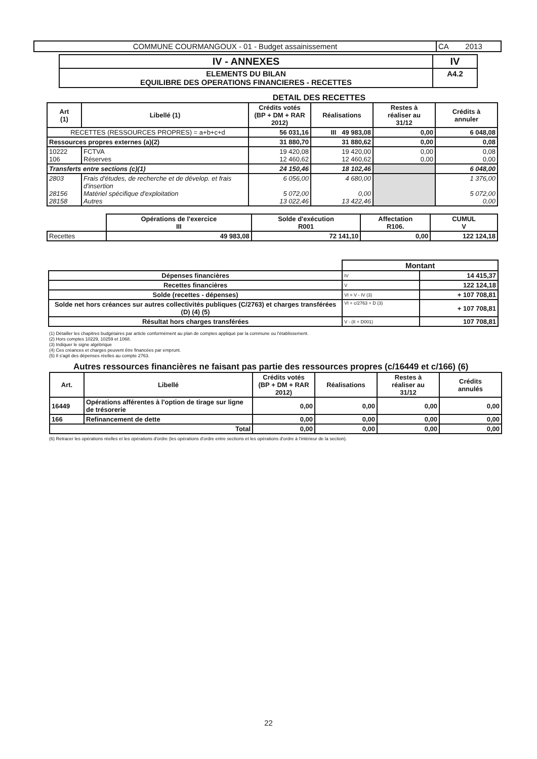| COMMUNE COURMANGOUX - 01 - Budget assainissement | CA 2013 |
| IV - ANNEXES | IV |
| ELEMENTS DU BILAN EQUILIBRE DES OPERATIONS FINANCIERES - RECETTES | A4.2 |
DETAIL DES RECETTES
| Art (1) | Libellé (1) | Crédits votés (BP + DM + RAR 2012) | Réalisations | Restes à réaliser au 31/12 | Crédits à annuler |
| --- | --- | --- | --- | --- | --- |
| RECETTES (RESSOURCES PROPRES) = a+b+c+d | | 56 031,16 | III 49 983,08 | 0,00 | 6 048,08 |
| Ressources propres externes (a)(2) | | 31 880,70 | 31 880,62 | 0,00 | 0,08 |
| 10222 106 | FCTVA Réserves | 19 420,08 12 460,62 | 19 420,00 12 460,62 | 0,00 0,00 | 0,08 0,00 |
| Transferts entre sections (c)(1) | | 24 150,46 | 18 102,46 | | 6 048,00 |
| 2803 28156 28158 | Frais d'études, de recherche et de dévelop. et frais d'insertion Matériel spécifique d'exploitation Autres | 6 056,00 5 072,00 13 022,46 | 4 680,00 0,00 13 422,46 | | 1 376,00 5 072,00 0,00 |
| | Opérations de l'exercice III | Solde d'exécution R001 | Affectation R106. | CUMUL V |
| Recettes | 49 983,08 | 72 141,10 | 0,00 | 122 124,18 |
| | Montant | |
| Dépenses financières | IV | 14 415,37 |
| Recettes financières | V | 122 124,18 |
| Solde (recettes - dépenses) | VI = V - IV (3) | + 107 708,81 |
| Solde net hors créances sur autres collectivités publiques (C/2763) et charges transférées (D) (4) (5) | VI + c/2763 + D (3) | + 107 708,81 |
| Résultat hors charges transférées | V - (II + D001) | 107 708,81 |
(1) Détailler les chapitres budgétaires par article conformément au plan de comptes appliqué par la commune ou l'établissement.
(2) Hors comptes 10229, 10259 et 1068.
(3) Indiquer le signe algébrique
(4) Ces créances et charges peuvent être financées par emprunt.
(5) Il s'agit des dépenses réelles au compte 2763.
Autres ressources financières ne faisant pas partie des ressources propres (c/16449 et c/166) (6)
| Art. | Libellé | Crédits votés (BP + DM + RAR 2012) | Réalisations | Restes à réaliser au 31/12 | Crédits annulés |
| --- | --- | --- | --- | --- | --- |
| 16449 | Opérations afférentes à l'option de tirage sur ligne de trésorerie | 0,00 | 0,00 | 0,00 | 0,00 |
| 166 | Refinancement de dette | 0,00 | 0,00 | 0,00 | 0,00 |
| Total | | 0,00 | 0,00 | 0,00 | 0,00 |
(6) Retracer les opérations réelles et les opérations d'ordre (les opérations d'ordre entre sections et les opérations d'ordre à l'intérieur de la section).
22